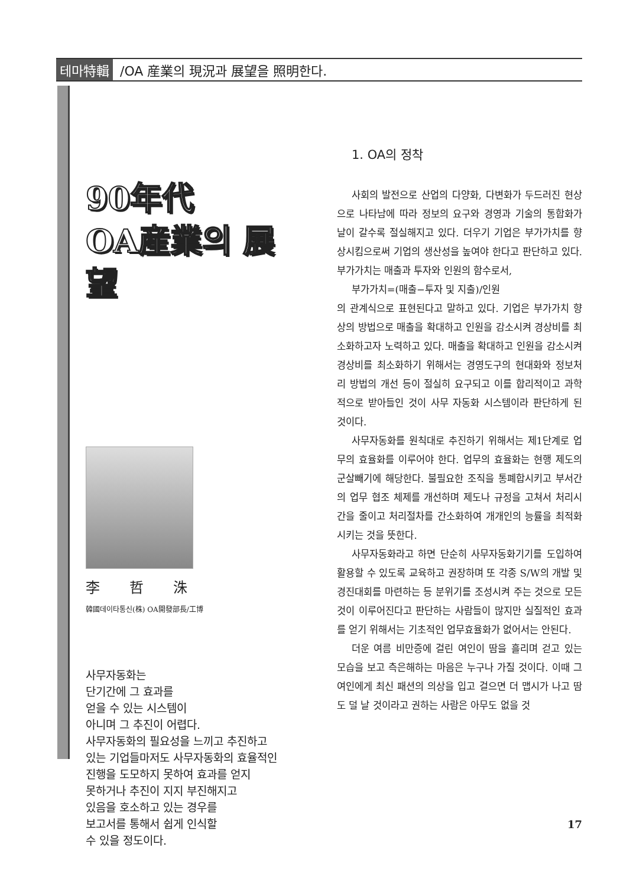테마特輯 /OA 産業의 現況과 展望을 照明한다.
90年代
OA産業의 展望
李哲洙
韓國데이타통신(株) OA開發部長/工博
사무자동화는
단기간에 그 효과를
얻을 수 있는 시스템이
아니며 그 추진이 어렵다.
사무자동화의 필요성을 느끼고 추진하고
있는 기업들마저도 사무자동화의 효율적인
진행을 도모하지 못하여 효과를 얻지
못하거나 추진이 지지 부진해지고
있음을 호소하고 있는 경우를
보고서를 통해서 쉽게 인식할
수 있을 정도이다.
1. OA의 정착
사회의 발전으로 산업의 다양화, 다변화가 두드러진 현상으로 나타남에 따라 정보의 요구와 경영과 기술의 통합화가 날이 갈수록 절실해지고 있다. 더우기 기업은 부가가치를 향상시킴으로써 기업의 생산성을 높여야 한다고 판단하고 있다. 부가가치는 매출과 투자와 인원의 함수로서,
부가가치=(매출−투자 및 지출)/인원
의 관계식으로 표현된다고 말하고 있다. 기업은 부가가치 향상의 방법으로 매출을 확대하고 인원을 감소시켜 경상비를 최소화하고자 노력하고 있다. 매출을 확대하고 인원을 감소시켜 경상비를 최소화하기 위해서는 경영도구의 현대화와 정보처리 방법의 개선 등이 절실히 요구되고 이를 합리적이고 과학적으로 받아들인 것이 사무 자동화 시스템이라 판단하게 된 것이다.
사무자동화를 원칙대로 추진하기 위해서는 제1단계로 업무의 효율화를 이루어야 한다. 업무의 효율화는 현행 제도의 군살빼기에 해당한다. 불필요한 조직을 통폐합시키고 부서간의 업무 협조 체제를 개선하며 제도나 규정을 고쳐서 처리시간을 줄이고 처리절차를 간소화하여 개개인의 능률을 최적화시키는 것을 뜻한다.
사무자동화라고 하면 단순히 사무자동화기기를 도입하여 활용할 수 있도록 교육하고 권장하며 또 각종 S/W의 개발 및 경진대회를 마련하는 등 분위기를 조성시켜 주는 것으로 모든 것이 이루어진다고 판단하는 사람들이 많지만 실질적인 효과를 얻기 위해서는 기초적인 업무효율화가 없어서는 안된다.
더운 여름 비만증에 걸린 여인이 땀을 흘리며 걷고 있는 모습을 보고 측은해하는 마음은 누구나 가질 것이다. 이때 그 여인에게 최신 패션의 의상을 입고 걸으면 더 맵시가 나고 땀도 덜 날 것이라고 권하는 사람은 아무도 없을 것
17